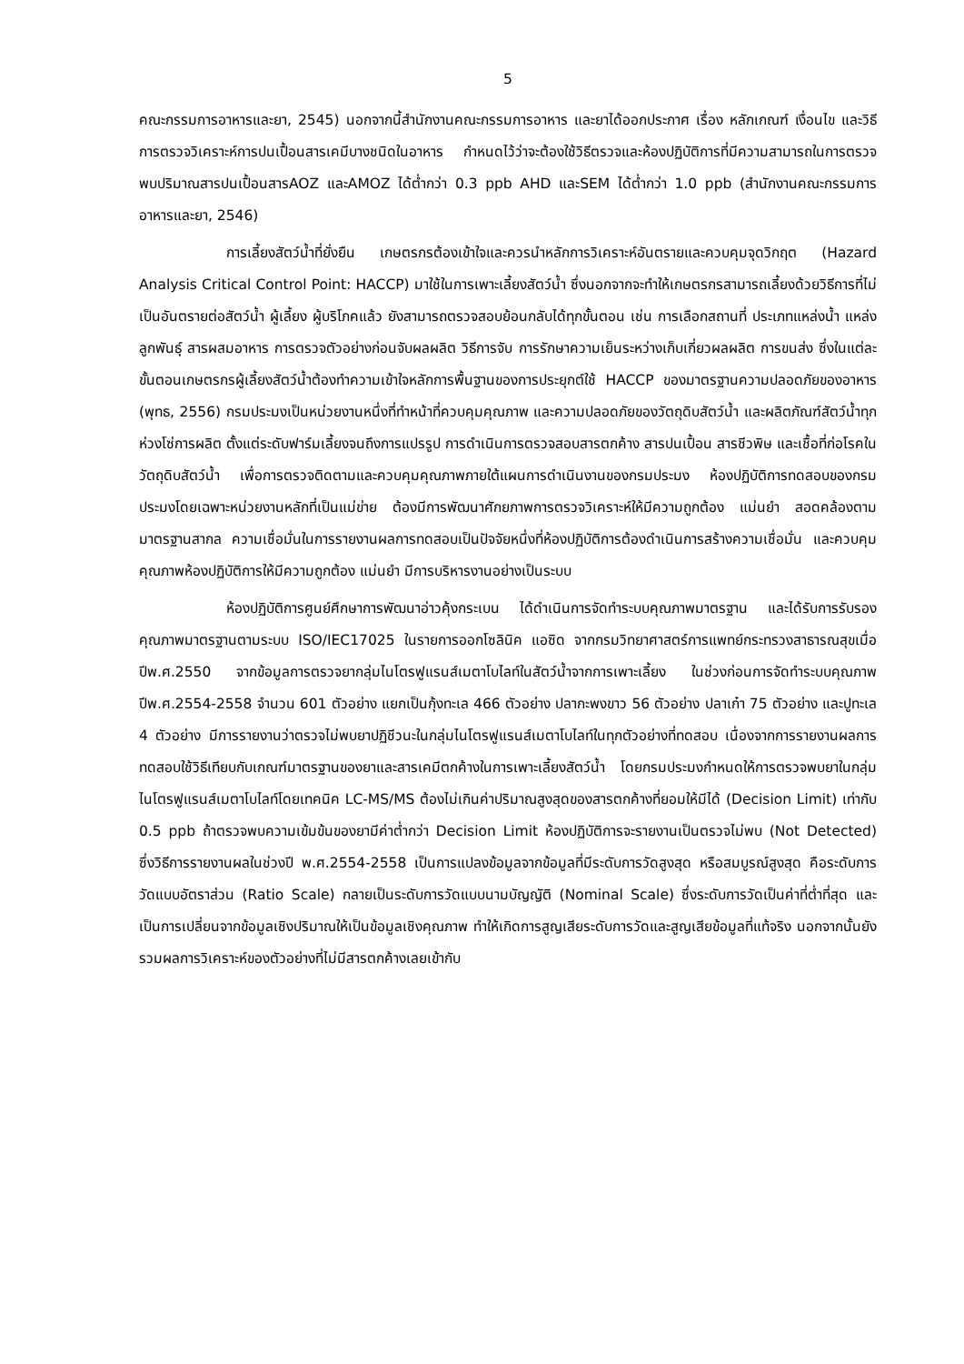5
คณะกรรมการอาหารและยา, 2545) นอกจากนี้สำนักงานคณะกรรมการอาหาร และยาได้ออกประกาศ เรื่อง หลักเกณฑ์ เงื่อนไข และวิธีการตรวจวิเคราะห์การปนเปื้อนสารเคมีบางชนิดในอาหาร กำหนดไว้ว่าจะต้องใช้วิธีตรวจและห้องปฏิบัติการที่มีความสามารถในการตรวจพบปริมาณสารปนเปื้อนสารAOZ และAMOZ ได้ต่ำกว่า 0.3 ppb AHD และSEM ได้ต่ำกว่า 1.0 ppb (สำนักงานคณะกรรมการอาหารและยา, 2546)
การเลี้ยงสัตว์น้ำที่ยั่งยืน เกษตรกรต้องเข้าใจและควรนำหลักการวิเคราะห์อันตรายและควบคุมจุดวิกฤต (Hazard Analysis Critical Control Point: HACCP) มาใช้ในการเพาะเลี้ยงสัตว์น้ำ ซึ่งนอกจากจะทำให้เกษตรกรสามารถเลี้ยงด้วยวิธีการที่ไม่เป็นอันตรายต่อสัตว์น้ำ ผู้เลี้ยง ผู้บริโภคแล้ว ยังสามารถตรวจสอบย้อนกลับได้ทุกขั้นตอน เช่น การเลือกสถานที่ ประเภทแหล่งน้ำ แหล่งลูกพันธุ์ สารผสมอาหาร การตรวจตัวอย่างก่อนจับผลผลิต วิธีการจับ การรักษาความเย็นระหว่างเก็บเกี่ยวผลผลิต การขนส่ง ซึ่งในแต่ละขั้นตอนเกษตรกรผู้เลี้ยงสัตว์น้ำต้องทำความเข้าใจหลักการพื้นฐานของการประยุกต์ใช้ HACCP ของมาตรฐานความปลอดภัยของอาหาร (พุทธ, 2556) กรมประมงเป็นหน่วยงานหนึ่งที่ทำหน้าที่ควบคุมคุณภาพ และความปลอดภัยของวัตถุดิบสัตว์น้ำ และผลิตภัณฑ์สัตว์น้ำทุกห่วงโซ่การผลิต ตั้งแต่ระดับฟาร์มเลี้ยงจนถึงการแปรรูป การดำเนินการตรวจสอบสารตกค้าง สารปนเปื้อน สารชีวพิษ และเชื้อที่ก่อโรคในวัตถุดิบสัตว์น้ำ เพื่อการตรวจติดตามและควบคุมคุณภาพภายใต้แผนการดำเนินงานของกรมประมง ห้องปฏิบัติการทดสอบของกรมประมงโดยเฉพาะหน่วยงานหลักที่เป็นแม่ข่าย ต้องมีการพัฒนาศักยภาพการตรวจวิเคราะห์ให้มีความถูกต้อง แม่นยำ สอดคล้องตามมาตรฐานสากล ความเชื่อมั่นในการรายงานผลการทดสอบเป็นปัจจัยหนึ่งที่ห้องปฏิบัติการต้องดำเนินการสร้างความเชื่อมั่น และควบคุมคุณภาพห้องปฏิบัติการให้มีความถูกต้อง แม่นยำ มีการบริหารงานอย่างเป็นระบบ
ห้องปฏิบัติการศูนย์ศึกษาการพัฒนาอ่าวคุ้งกระเบน ได้ดำเนินการจัดทำระบบคุณภาพมาตรฐาน และได้รับการรับรองคุณภาพมาตรฐานตามระบบ ISO/IEC17025 ในรายการออกโซลินิค แอซิด จากกรมวิทยาศาสตร์การแพทย์กระทรวงสาธารณสุขเมื่อปีพ.ศ.2550 จากข้อมูลการตรวจยากลุ่มไนโตรฟูแรนส์เมตาโบไลท์ในสัตว์น้ำจากการเพาะเลี้ยง ในช่วงก่อนการจัดทำระบบคุณภาพ ปีพ.ศ.2554-2558 จำนวน 601 ตัวอย่าง แยกเป็นกุ้งทะเล 466 ตัวอย่าง ปลากะพงขาว 56 ตัวอย่าง ปลาเก๋า 75 ตัวอย่าง และปูทะเล 4 ตัวอย่าง มีการรายงานว่าตรวจไม่พบยาปฏิชีวนะในกลุ่มไนโตรฟูแรนส์เมตาโบไลท์ในทุกตัวอย่างที่ทดสอบ เนื่องจากการรายงานผลการทดสอบใช้วิธีเทียบกับเกณฑ์มาตรฐานของยาและสารเคมีตกค้างในการเพาะเลี้ยงสัตว์น้ำ โดยกรมประมงกำหนดให้การตรวจพบยาในกลุ่มไนโตรฟูแรนส์เมตาโบไลท์โดยเทคนิค LC-MS/MS ต้องไม่เกินค่าปริมาณสูงสุดของสารตกค้างที่ยอมให้มีได้ (Decision Limit) เท่ากับ 0.5 ppb ถ้าตรวจพบความเข้มข้นของยามีค่าต่ำกว่า Decision Limit ห้องปฏิบัติการจะรายงานเป็นตรวจไม่พบ (Not Detected) ซึ่งวิธีการรายงานผลในช่วงปี พ.ศ.2554-2558 เป็นการแปลงข้อมูลจากข้อมูลที่มีระดับการวัดสูงสุด หรือสมบูรณ์สูงสุด คือระดับการวัดแบบอัตราส่วน (Ratio Scale) กลายเป็นระดับการวัดแบบนามบัญญัติ (Nominal Scale) ซึ่งระดับการวัดเป็นค่าที่ต่ำที่สุด และเป็นการเปลี่ยนจากข้อมูลเชิงปริมาณให้เป็นข้อมูลเชิงคุณภาพ ทำให้เกิดการสูญเสียระดับการวัดและสูญเสียข้อมูลที่แท้จริง นอกจากนั้นยังรวมผลการวิเคราะห์ของตัวอย่างที่ไม่มีสารตกค้างเลยเข้ากับ